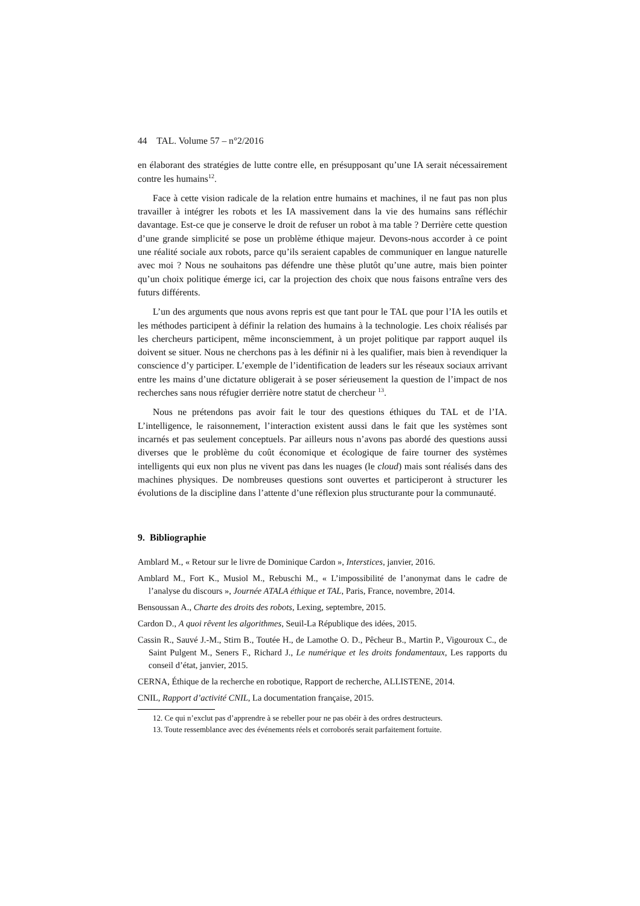44 TAL. Volume 57 – n°2/2016
en élaborant des stratégies de lutte contre elle, en présupposant qu’une IA serait nécessairement contre les humains<sup>12</sup>.
Face à cette vision radicale de la relation entre humains et machines, il ne faut pas non plus travailler à intégrer les robots et les IA massivement dans la vie des humains sans réfléchir davantage. Est-ce que je conserve le droit de refuser un robot à ma table ? Derrière cette question d’une grande simplicité se pose un problème éthique majeur. Devons-nous accorder à ce point une réalité sociale aux robots, parce qu’ils seraient capables de communiquer en langue naturelle avec moi ? Nous ne souhaitons pas défendre une thèse plutôt qu’une autre, mais bien pointer qu’un choix politique émerge ici, car la projection des choix que nous faisons entraîne vers des futurs différents.
L’un des arguments que nous avons repris est que tant pour le TAL que pour l’IA les outils et les méthodes participent à définir la relation des humains à la technologie. Les choix réalisés par les chercheurs participent, même inconsciemment, à un projet politique par rapport auquel ils doivent se situer. Nous ne cherchons pas à les définir ni à les qualifier, mais bien à revendiquer la conscience d’y participer. L’exemple de l’identification de leaders sur les réseaux sociaux arrivant entre les mains d’une dictature obligerait à se poser sérieusement la question de l’impact de nos recherches sans nous réfugier derrière notre statut de chercheur <sup>13</sup>.
Nous ne prétendons pas avoir fait le tour des questions éthiques du TAL et de l’IA. L’intelligence, le raisonnement, l’interaction existent aussi dans le fait que les systèmes sont incarnés et pas seulement conceptuels. Par ailleurs nous n’avons pas abordé des questions aussi diverses que le problème du coût économique et écologique de faire tourner des systèmes intelligents qui eux non plus ne vivent pas dans les nuages (le cloud) mais sont réalisés dans des machines physiques. De nombreuses questions sont ouvertes et participeront à structurer les évolutions de la discipline dans l’attente d’une réflexion plus structurante pour la communauté.
9. Bibliographie
Amblard M., « Retour sur le livre de Dominique Cardon », Interstices, janvier, 2016.
Amblard M., Fort K., Musiol M., Rebuschi M., « L’impossibilité de l’anonymat dans le cadre de l’analyse du discours », Journée ATALA éthique et TAL, Paris, France, novembre, 2014.
Bensoussan A., Charte des droits des robots, Lexing, septembre, 2015.
Cardon D., A quoi rêvent les algorithmes, Seuil-La République des idées, 2015.
Cassin R., Sauvé J.-M., Stirn B., Toutée H., de Lamothe O. D., Pêcheur B., Martin P., Vigouroux C., de Saint Pulgent M., Seners F., Richard J., Le numérique et les droits fondamentaux, Les rapports du conseil d’état, janvier, 2015.
CERNA, Éthique de la recherche en robotique, Rapport de recherche, ALLISTENE, 2014.
CNIL, Rapport d’activité CNIL, La documentation française, 2015.
12. Ce qui n’exclut pas d’apprendre à se rebeller pour ne pas obéir à des ordres destructeurs.
13. Toute ressemblance avec des événements réels et corroborés serait parfaitement fortuite.